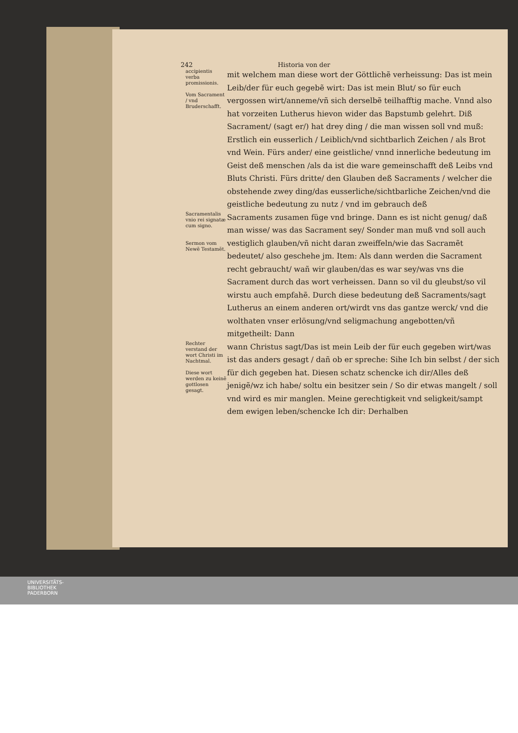242 Historia von der
accipientis verba promissionis.
Vom Sacrament / vnd Bruderschafft.
mit welchem man diese wort der Göttlichẽ verheissung: Das ist mein Leib/der für euch gegebẽ wirt: Das ist mein Blut/ so für euch vergossen wirt/anneme/vñ sich derselbẽ teilhafftig mache. Vnnd also hat vorzeiten Lutherus hievon wider das Bapstumb gelehrt. Diß Sacrament/ (sagt er/) hat drey ding / die man wissen soll vnd muß: Erstlich ein eusserlich / Leiblich/vnd sichtbarlich Zeichen / als Brot vnd Wein. Fürs ander/ eine geistliche/ vnnd innerliche bedeutung im Geist deß menschen /als da ist die ware gemeinschafft deß Leibs vnd Bluts Christi. Fürs dritte/ den Glauben deß Sacraments / welcher die obstehende zwey ding/das eusserliche/sichtbarliche Zeichen/vnd die geistliche bedeutung zu nutz / vnd im gebrauch deß
Sacramentalis vnio rei signatæ cum signo.
Sermon vom Newẽ Testamẽt.
Sacraments zusamen füge vnd bringe. Dann es ist nicht genug/ daß man wisse/ was das Sacrament sey/ Sonder man muß vnd soll auch vestiglich glauben/vñ nicht daran zweiffeln/wie das Sacramẽt bedeutet/ also geschehe jm. Item: Als dann werden die Sacrament recht gebraucht/ wañ wir glauben/das es war sey/was vns die Sacrament durch das wort verheissen. Dann so vil du gleubst/so vil wirstu auch empfahẽ. Durch diese bedeutung deß Sacraments/sagt Lutherus an einem anderen ort/wirdt vns das gantze werck/ vnd die wolthaten vnser erlösung/vnd seligmachung angebotten/vñ mitgetheilt: Dann
Rechter verstand der wort Christi im Nachtmal.
Diese wort werden zu keinẽ gottlosen gesagt.
wann Christus sagt/Das ist mein Leib der für euch gegeben wirt/was ist das anders gesagt / dañ ob er spreche: Sihe Ich bin selbst / der sich für dich gegeben hat. Diesen schatz schencke ich dir/Alles deß jenigẽ/wz ich habe/ soltu ein besitzer sein / So dir etwas mangelt / soll vnd wird es mir manglen. Meine gerechtigkeit vnd seligkeit/sampt dem ewigen leben/schencke Ich dir: Derhalben
UNIVERSITÄTS-
BIBLIOTHEK
PADERBORN